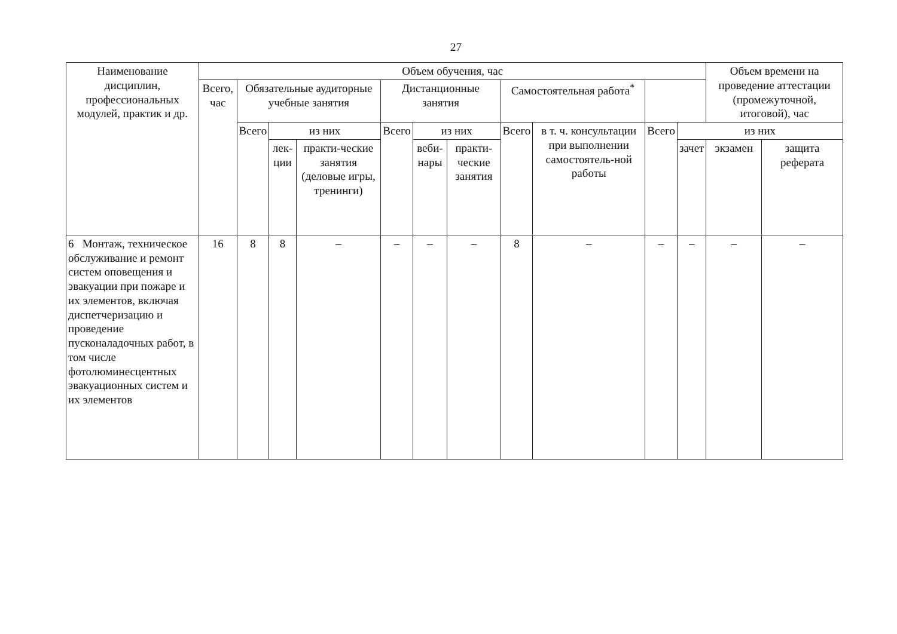27
| Наименование дисциплин, профессиональных модулей, практик и др. | Объем обучения, час | | | | | | | | | | | Объем времени на проведение аттестации (промежуточной, итоговой), час | |
| --- | --- | --- | --- | --- | --- | --- | --- | --- | --- | --- | --- | --- | --- |
| | Всего, час | Обязательные аудиторные учебные занятия | | | Дистанционные занятия | | | Самостоятельная работа<sup>*</sup> | | | | | |
| | | Всего | из них | | Всего | из них | | Всего | в т. ч. консультации при выполнении самостоятель-ной работы | Всего | из них | | |
| | | | лек-ции | практи-ческие занятия (деловые игры, тренинги) | | веби-нары | практи-ческие занятия | | | | зачет | экзамен | защита реферата |
| 6 Монтаж, техническое обслуживание и ремонт систем оповещения и эвакуации при пожаре и их элементов, включая диспетчеризацию и проведение пусконаладочных работ, в том числе фотолюминесцентных эвакуационных систем и их элементов | 16 | 8 | 8 | – | – | – | – | 8 | – | – | – | – | – |